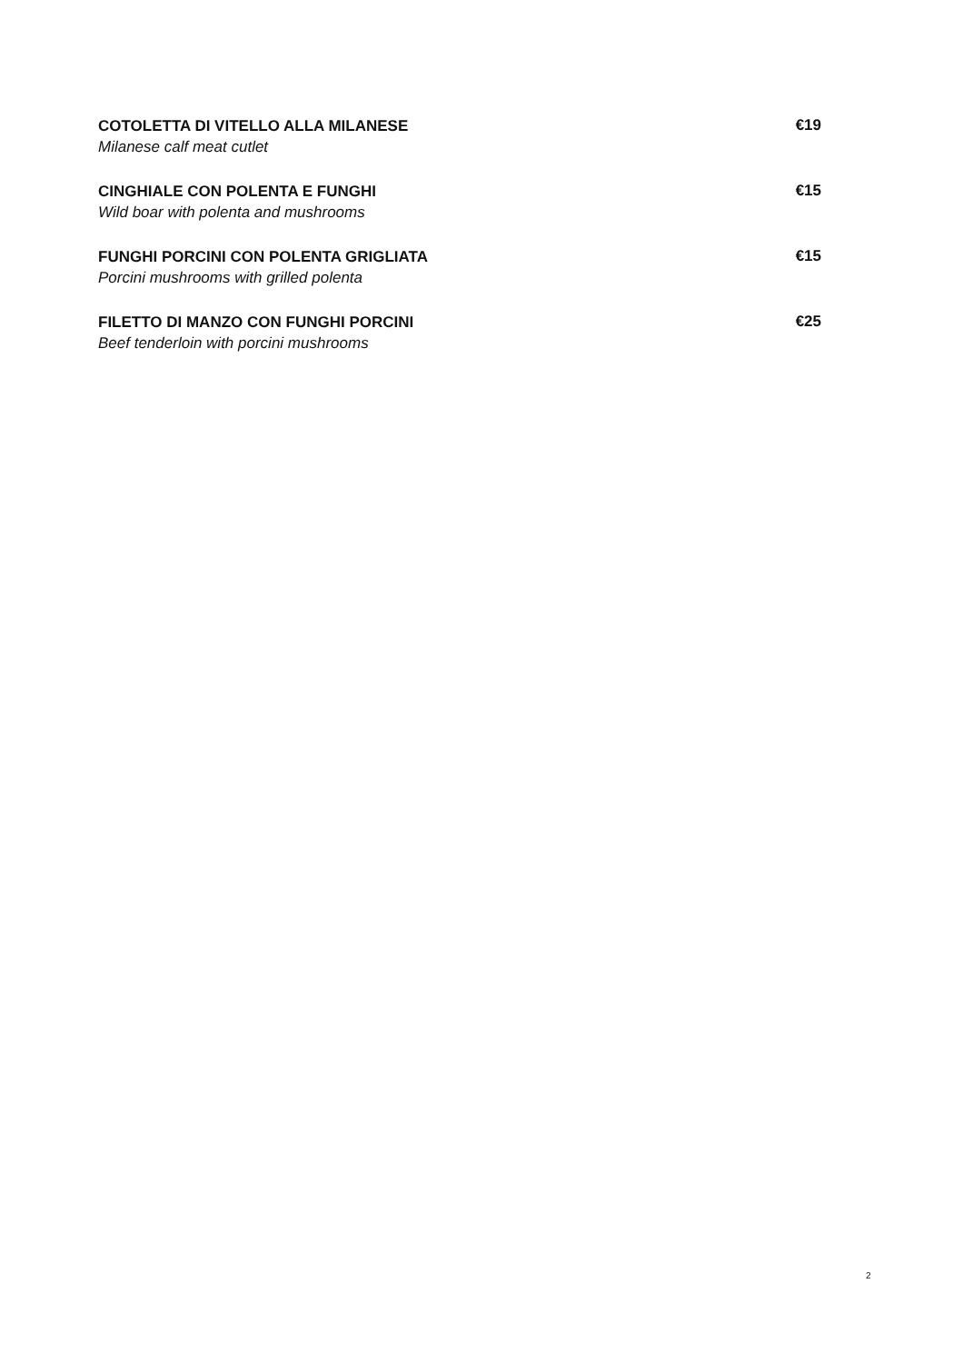COTOLETTA DI VITELLO ALLA MILANESE
Milanese calf meat cutlet
€19
CINGHIALE CON POLENTA E FUNGHI
Wild boar with polenta and mushrooms
€15
FUNGHI PORCINI CON POLENTA GRIGLIATA
Porcini mushrooms with grilled polenta
€15
FILETTO DI MANZO CON FUNGHI PORCINI
Beef tenderloin with porcini mushrooms
€25
2